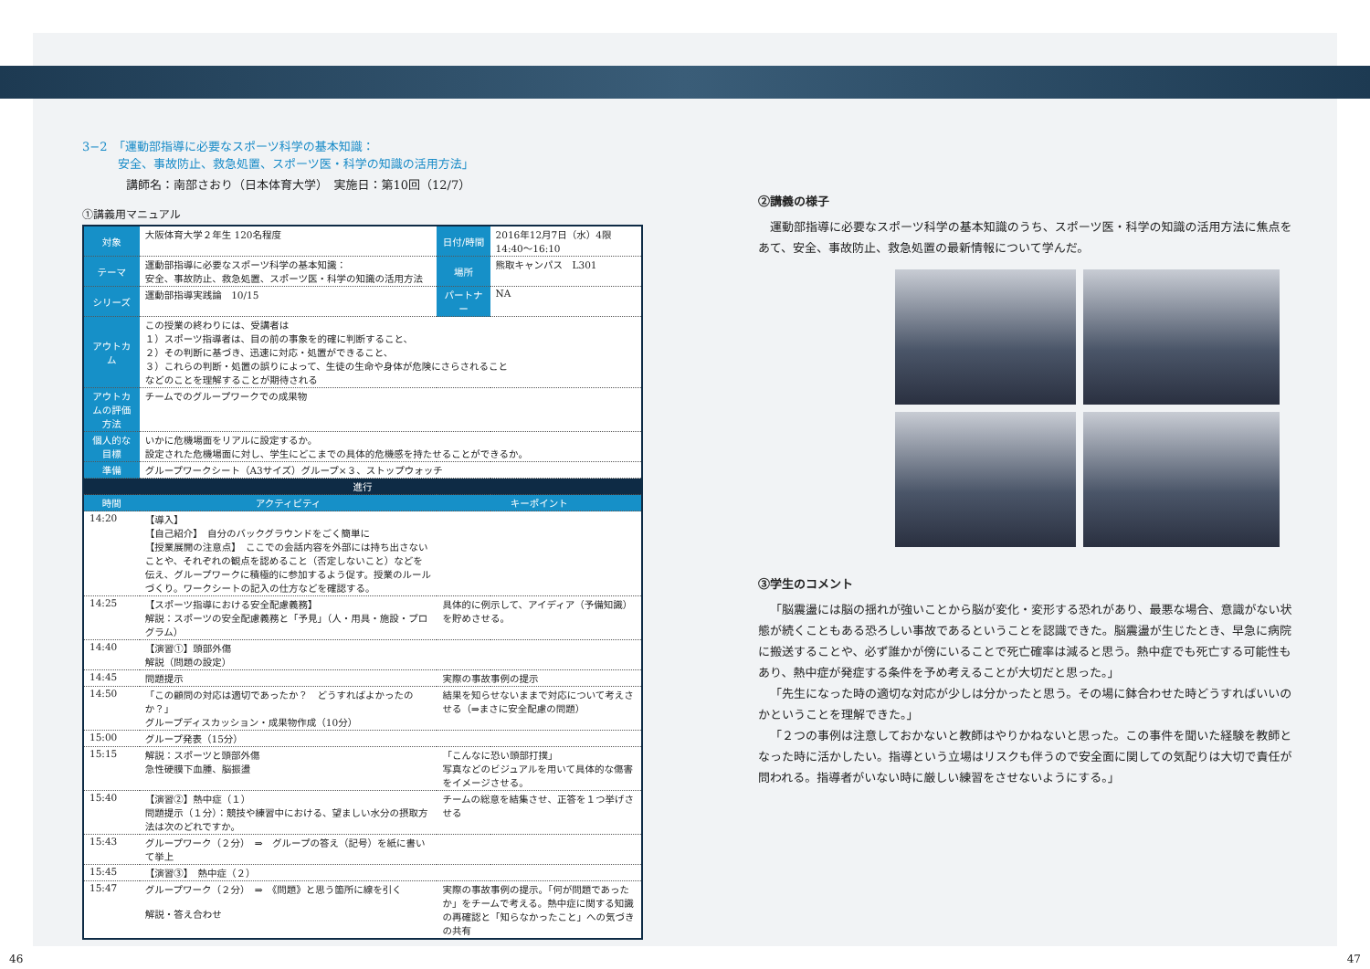3−2　「運動部指導に必要なスポーツ科学の基本知識：
　　　安全、事故防止、救急処置、スポーツ医・科学の知識の活用方法」
講師名：南部さおり（日本体育大学）　実施日：第10回（12/7）
①講義用マニュアル
| 対象 | 大阪体育大学２年生 120名程度 | 日付/時間 | 2016年12月7日（水）4限14:40〜16:10 |
| テーマ | 運動部指導に必要なスポーツ科学の基本知識： 安全、事故防止、救急処置、スポーツ医・科学の知識の活用方法 | 場所 | 熊取キャンパス L301 |
| シリーズ | 運動部指導実践論 10/15 | パートナー | NA |
| アウトカム | この授業の終わりには、受講者は １）スポーツ指導者は、目の前の事象を的確に判断すること、 ２）その判断に基づき、迅速に対応・処置ができること、 ３）これらの判断・処置の誤りによって、生徒の生命や身体が危険にさらされること などのことを理解することが期待される | | |
| アウトカムの評価方法 | チームでのグループワークでの成果物 | | |
| 個人的な目標 | いかに危機場面をリアルに設定するか。 設定された危機場面に対し、学生にどこまでの具体的危機感を持たせることができるか。 | | |
| 準備 | グループワークシート（A3サイズ）グループ×３、ストップウォッチ | | |
| 進行 | | | |
| 時間 | アクティビティ | キーポイント | |
| 14:20 | 【導入】 【自己紹介】 自分のバックグラウンドをごく簡単に 【授業展開の注意点】 ここでの会話内容を外部には持ち出さないことや、それぞれの観点を認めること（否定しないこと）などを伝え、グループワークに積極的に参加するよう促す。授業のルールづくり。ワークシートの記入の仕方などを確認する。 | | |
| 14:25 | 【スポーツ指導における安全配慮義務】 解説：スポーツの安全配慮義務と「予見」（人・用具・施設・プログラム） | 具体的に例示して、アイディア（予備知識）を貯めさせる。 | |
| 14:40 | 【演習①】頭部外傷 解説（問題の設定） | | |
| 14:45 | 問題提示 | 実際の事故事例の提示 | |
| 14:50 | 「この顧問の対応は適切であったか？ どうすればよかったのか？」 グループディスカッション・成果物作成（10分） | 結果を知らせないままで対応について考えさせる（⇒まさに安全配慮の問題） | |
| 15:00 | グループ発表（15分） | | |
| 15:15 | 解説：スポーツと頭部外傷 急性硬膜下血腫、脳振盪 | 「こんなに恐い頭部打撲」 写真などのビジュアルを用いて具体的な傷害をイメージさせる。 | |
| 15:40 | 【演習②】熱中症（１） 問題提示（１分）：競技や練習中における、望ましい水分の摂取方法は次のどれですか。 | チームの総意を結集させ、正答を１つ挙げさせる | |
| 15:43 | グループワーク（２分） ⇒ グループの答え（記号）を紙に書いて挙上 | | |
| 15:45 | 【演習③】 熱中症（２） | | |
| 15:47 | グループワーク（２分） ⇒ 《問題》と思う箇所に線を引く 解説・答え合わせ | 実際の事故事例の提示。「何が問題であったか」をチームで考える。熱中症に関する知識の再確認と「知らなかったこと」への気づきの共有 | |
②講義の様子
運動部指導に必要なスポーツ科学の基本知識のうち、スポーツ医・科学の知識の活用方法に焦点をあて、安全、事故防止、救急処置の最新情報について学んだ。
③学生のコメント
「脳震盪には脳の揺れが強いことから脳が変化・変形する恐れがあり、最悪な場合、意識がない状態が続くこともある恐ろしい事故であるということを認識できた。脳震盪が生じたとき、早急に病院に搬送することや、必ず誰かが傍にいることで死亡確率は減ると思う。熱中症でも死亡する可能性もあり、熱中症が発症する条件を予め考えることが大切だと思った。」
「先生になった時の適切な対応が少しは分かったと思う。その場に鉢合わせた時どうすればいいのかということを理解できた。」
「２つの事例は注意しておかないと教師はやりかねないと思った。この事件を聞いた経験を教師となった時に活かしたい。指導という立場はリスクも伴うので安全面に関しての気配りは大切で責任が問われる。指導者がいない時に厳しい練習をさせないようにする。」
46 47